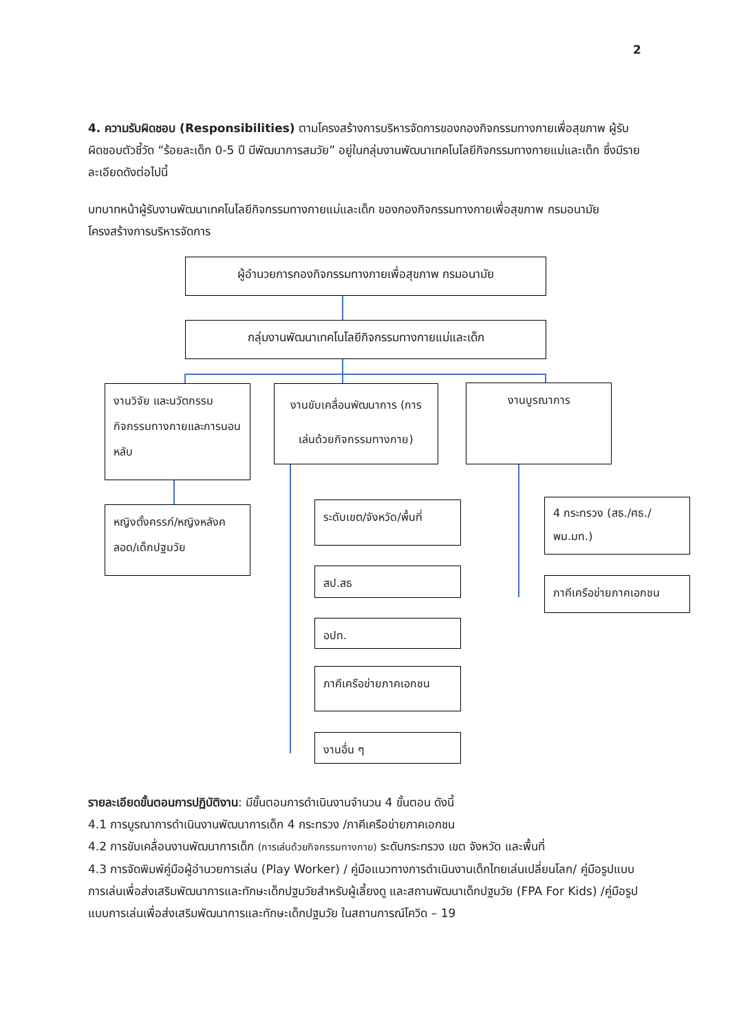2
4. ความรับผิดชอบ (Responsibilities) ตามโครงสร้างการบริหารจัดการของกองกิจกรรมทางกายเพื่อสุขภาพ ผู้รับผิดชอบตัวชี้วัด “ร้อยละเด็ก 0-5 ปี มีพัฒนาการสมวัย” อยู่ในกลุ่มงานพัฒนาเทคโนโลยีกิจกรรมทางกายแม่และเด็ก ซึ่งมีรายละเอียดดังต่อไปนี้
บทบาทหน้าผู้รับงานพัฒนาเทคโนโลยีกิจกรรมทางกายแม่และเด็ก ของกองกิจกรรมทางกายเพื่อสุขภาพ กรมอนามัย โครงสร้างการบริหารจัดการ
ผู้อำนวยการกองกิจกรรมทางกายเพื่อสุขภาพ กรมอนามัย
กลุ่มงานพัฒนาเทคโนโลยีกิจกรรมทางกายแม่และเด็ก
งานวิจัย และนวัตกรรม กิจกรรมทางกายและการนอนหลับ
งานขับเคลื่อนพัฒนาการ (การเล่นด้วยกิจกรรมทางกาย)
งานบูรณาการ
หญิงตั้งครรภ์/หญิงหลังคลอด/เด็กปฐมวัย
ระดับเขต/จังหวัด/พื้นที่
สป.สธ
อปท.
ภาคีเครือข่ายภาคเอกชน
งานอื่น ๆ
4 กระทรวง (สธ./ศธ./พม.มท.)
ภาคีเครือข่ายภาคเอกชน
รายละเอียดขั้นตอนการปฏิบัติงาน: มีขั้นตอนการดำเนินงานจำนวน 4 ขั้นตอน ดังนี้
4.1 การบูรณาการดำเนินงานพัฒนาการเด็ก 4 กระทรวง /ภาคีเครือข่ายภาคเอกชน
4.2 การขับเคลื่อนงานพัฒนาการเด็ก (การเล่นด้วยกิจกรรมทางกาย) ระดับกระทรวง เขต จังหวัด และพื้นที่
4.3 การจัดพิมพ์คู่มือผู้อำนวยการเล่น (Play Worker) / คู่มือแนวทางการดำเนินงานเด็กไทยเล่นเปลี่ยนโลก/ คู่มือรูปแบบการเล่นเพื่อส่งเสริมพัฒนาการและทักษะเด็กปฐมวัยสำหรับผู้เลี้ยงดู และสถานพัฒนาเด็กปฐมวัย (FPA For Kids) /คู่มือรูปแบบการเล่นเพื่อส่งเสริมพัฒนาการและทักษะเด็กปฐมวัย ในสถานการณ์โควิด – 19